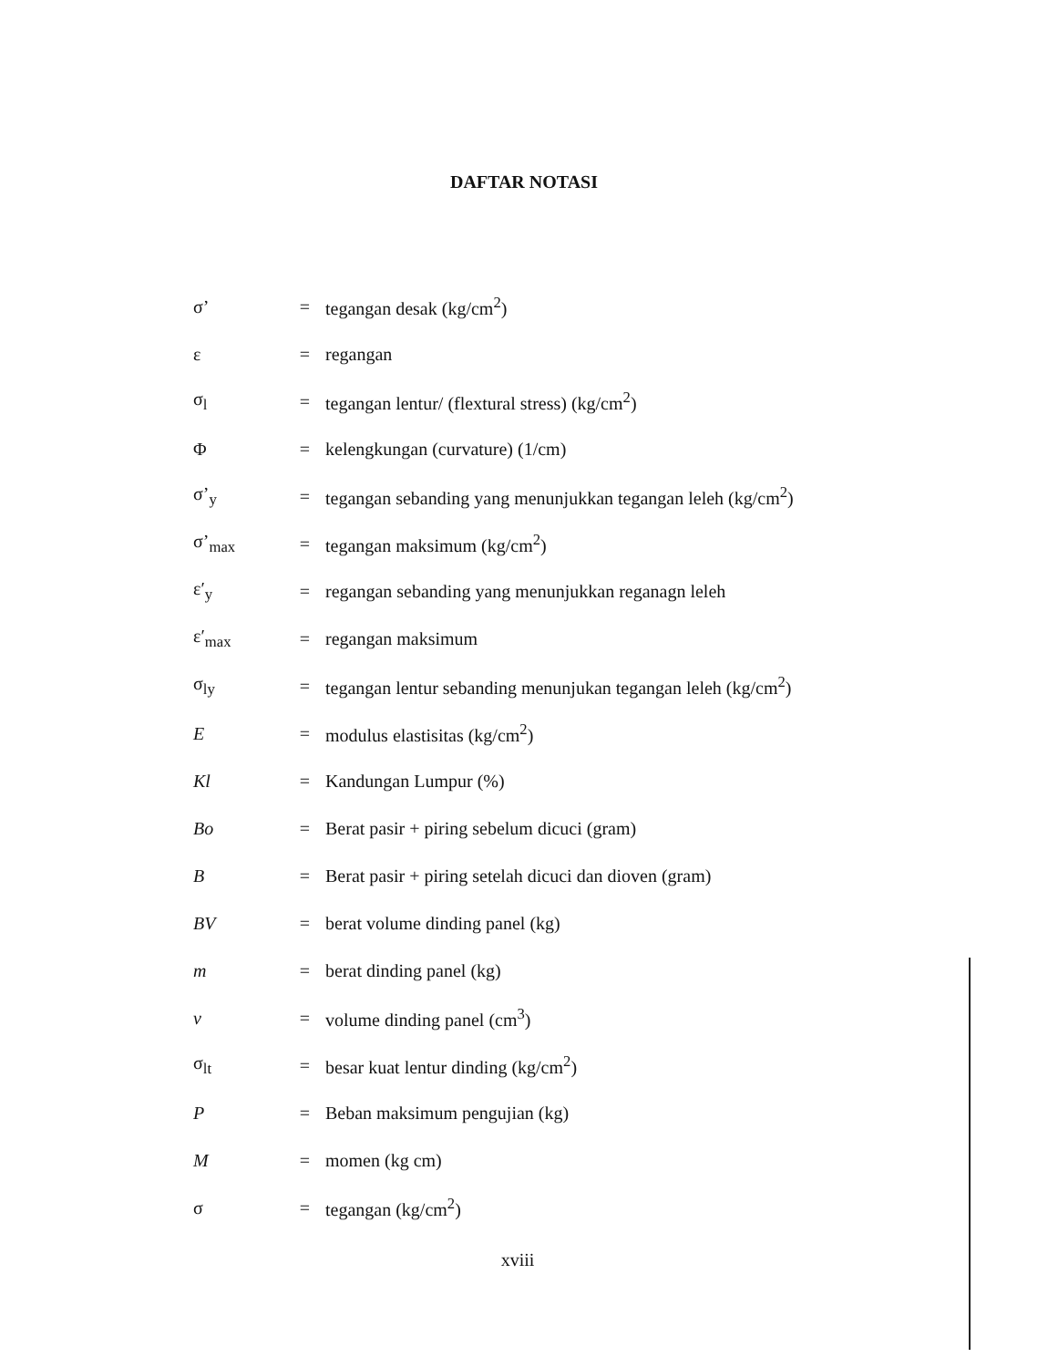DAFTAR NOTASI
σ’ = tegangan desak (kg/cm<sup>2</sup>)
ε = regangan
σ<sub>l</sub> = tegangan lentur/ (flextural stress) (kg/cm<sup>2</sup>)
Φ = kelengkungan (curvature) (1/cm)
σ’<sub>y</sub> = tegangan sebanding yang menunjukkan tegangan leleh (kg/cm<sup>2</sup>)
σ’<sub>max</sub> = tegangan maksimum (kg/cm<sup>2</sup>)
ε′<sub>y</sub> = regangan sebanding yang menunjukkan reganagn leleh
ε′<sub>max</sub> = regangan maksimum
σ<sub>ly</sub> = tegangan lentur sebanding menunjukan tegangan leleh (kg/cm<sup>2</sup>)
E = modulus elastisitas (kg/cm<sup>2</sup>)
Kl = Kandungan Lumpur (%)
Bo = Berat pasir + piring sebelum dicuci (gram)
B = Berat pasir + piring setelah dicuci dan dioven (gram)
BV = berat volume dinding panel (kg)
m = berat dinding panel (kg)
v = volume dinding panel (cm<sup>3</sup>)
σ<sub>lt</sub> = besar kuat lentur dinding (kg/cm<sup>2</sup>)
P = Beban maksimum pengujian (kg)
M = momen (kg cm)
σ = tegangan (kg/cm<sup>2</sup>)
xviii